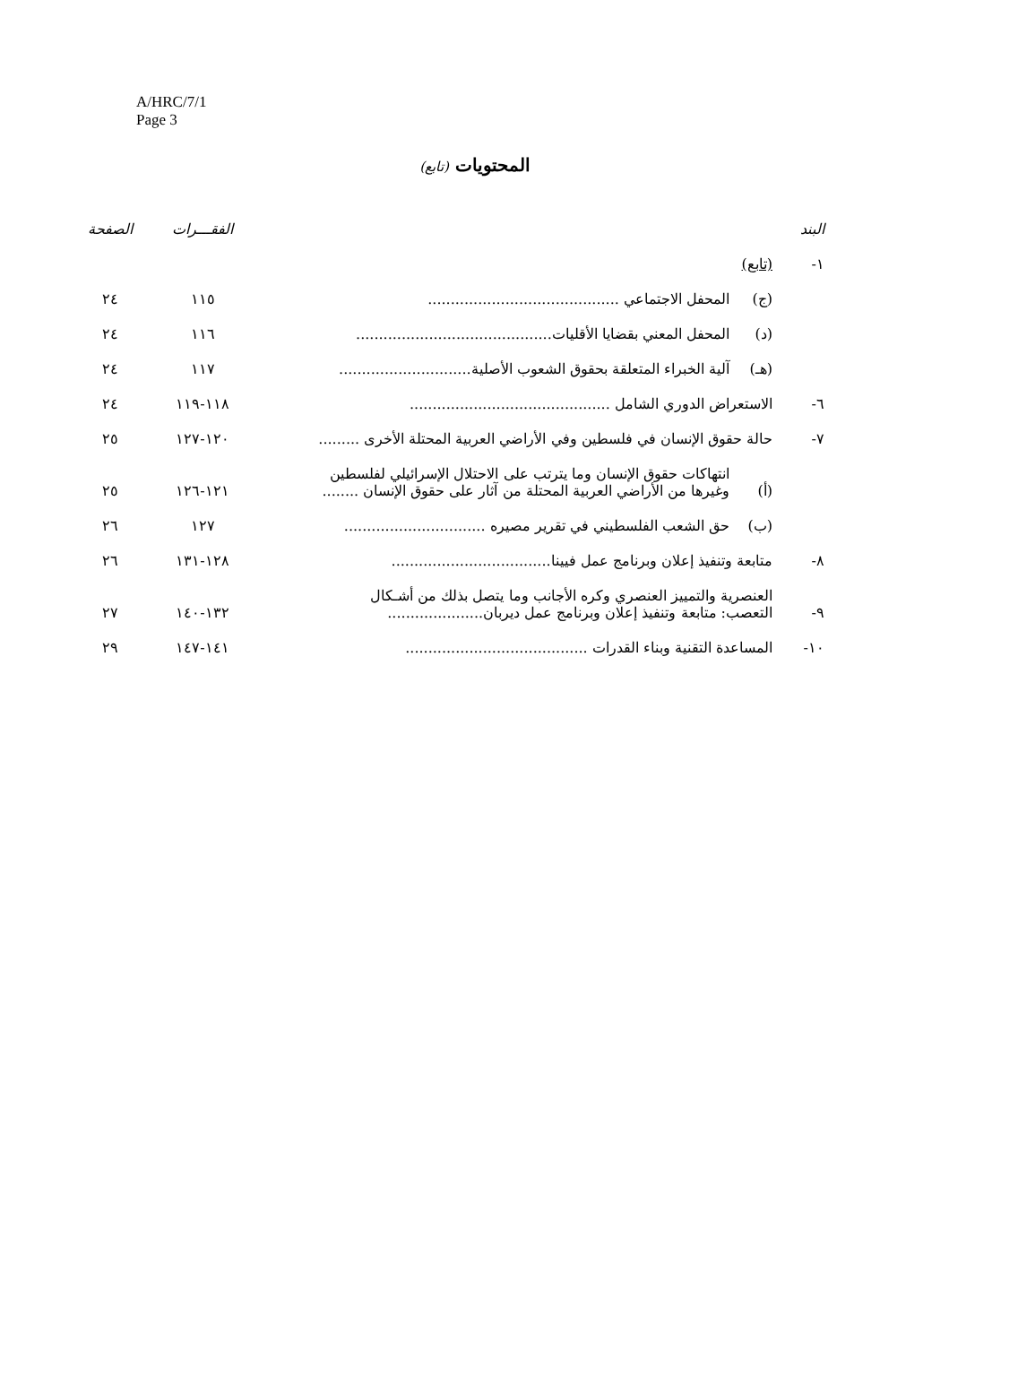A/HRC/7/1
Page 3
المحتويات (تابع)
| البند | | | الفقـــرات | الصفحة |
| --- | --- | --- | --- | --- |
| ١- | (تابع) | | | |
| | (ج) | المحفل الاجتماعي .......................................... | ١١٥ | ٢٤ |
| | (د) | المحفل المعني بقضايا الأقليات........................................... | ١١٦ | ٢٤ |
| | (هـ) | آلية الخبراء المتعلقة بحقوق الشعوب الأصلية............................. | ١١٧ | ٢٤ |
| ٦- | الاستعراض الدوري الشامل ............................................ | | ١١٨-١١٩ | ٢٤ |
| ٧- | حالة حقوق الإنسان في فلسطين وفي الأراضي العربية المحتلة الأخرى ......... | | ١٢٠-١٢٧ | ٢٥ |
| | (أ) | انتهاكات حقوق الإنسان وما يترتب على الاحتلال الإسرائيلي لفلسطين وغيرها من الأراضي العربية المحتلة من آثار على حقوق الإنسان ........ | ١٢١-١٢٦ | ٢٥ |
| | (ب) | حق الشعب الفلسطيني في تقرير مصيره ............................... | ١٢٧ | ٢٦ |
| ٨- | متابعة وتنفيذ إعلان وبرنامج عمل فيينا................................... | | ١٢٨-١٣١ | ٢٦ |
| ٩- | العنصرية والتمييز العنصري وكره الأجانب وما يتصل بذلك من أشـكال التعصب: متابعة وتنفيذ إعلان وبرنامج عمل ديربان..................... | | ١٣٢-١٤٠ | ٢٧ |
| ١٠- | المساعدة التقنية وبناء القدرات ........................................ | | ١٤١-١٤٧ | ٢٩ |